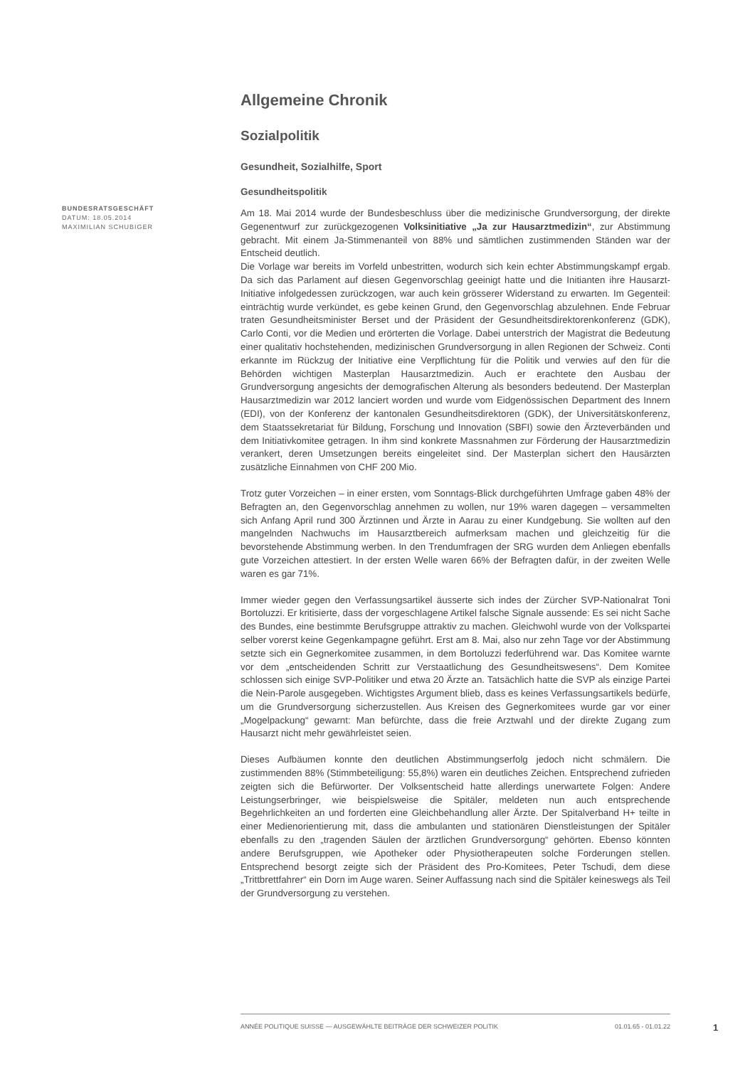BUNDESRATSGESCHÄFT
DATUM: 18.05.2014
MAXIMILIAN SCHUBIGER
Allgemeine Chronik
Sozialpolitik
Gesundheit, Sozialhilfe, Sport
Gesundheitspolitik
Am 18. Mai 2014 wurde der Bundesbeschluss über die medizinische Grundversorgung, der direkte Gegenentwurf zur zurückgezogenen Volksinitiative „Ja zur Hausarztmedizin“, zur Abstimmung gebracht. Mit einem Ja-Stimmenanteil von 88% und sämtlichen zustimmenden Ständen war der Entscheid deutlich.
Die Vorlage war bereits im Vorfeld unbestritten, wodurch sich kein echter Abstimmungskampf ergab. Da sich das Parlament auf diesen Gegenvorschlag geeinigt hatte und die Initianten ihre Hausarzt-Initiative infolgedessen zurückzogen, war auch kein grösserer Widerstand zu erwarten. Im Gegenteil: einträchtig wurde verkündet, es gebe keinen Grund, den Gegenvorschlag abzulehnen. Ende Februar traten Gesundheitsminister Berset und der Präsident der Gesundheitsdirektorenkonferenz (GDK), Carlo Conti, vor die Medien und erörterten die Vorlage. Dabei unterstrich der Magistrat die Bedeutung einer qualitativ hochstehenden, medizinischen Grundversorgung in allen Regionen der Schweiz. Conti erkannte im Rückzug der Initiative eine Verpflichtung für die Politik und verwies auf den für die Behörden wichtigen Masterplan Hausarztmedizin. Auch er erachtete den Ausbau der Grundversorgung angesichts der demografischen Alterung als besonders bedeutend. Der Masterplan Hausarztmedizin war 2012 lanciert worden und wurde vom Eidgenössischen Department des Innern (EDI), von der Konferenz der kantonalen Gesundheitsdirektoren (GDK), der Universitätskonferenz, dem Staatssekretariat für Bildung, Forschung und Innovation (SBFI) sowie den Ärzteverbänden und dem Initiativkomitee getragen. In ihm sind konkrete Massnahmen zur Förderung der Hausarztmedizin verankert, deren Umsetzungen bereits eingeleitet sind. Der Masterplan sichert den Hausärzten zusätzliche Einnahmen von CHF 200 Mio.
Trotz guter Vorzeichen – in einer ersten, vom Sonntags-Blick durchgeführten Umfrage gaben 48% der Befragten an, den Gegenvorschlag annehmen zu wollen, nur 19% waren dagegen – versammelten sich Anfang April rund 300 Ärztinnen und Ärzte in Aarau zu einer Kundgebung. Sie wollten auf den mangelnden Nachwuchs im Hausarztbereich aufmerksam machen und gleichzeitig für die bevorstehende Abstimmung werben. In den Trendumfragen der SRG wurden dem Anliegen ebenfalls gute Vorzeichen attestiert. In der ersten Welle waren 66% der Befragten dafür, in der zweiten Welle waren es gar 71%.
Immer wieder gegen den Verfassungsartikel äusserte sich indes der Zürcher SVP-Nationalrat Toni Bortoluzzi. Er kritisierte, dass der vorgeschlagene Artikel falsche Signale aussende: Es sei nicht Sache des Bundes, eine bestimmte Berufsgruppe attraktiv zu machen. Gleichwohl wurde von der Volkspartei selber vorerst keine Gegenkampagne geführt. Erst am 8. Mai, also nur zehn Tage vor der Abstimmung setzte sich ein Gegnerkomitee zusammen, in dem Bortoluzzi federführend war. Das Komitee warnte vor dem „entscheidenden Schritt zur Verstaatlichung des Gesundheitswesens“. Dem Komitee schlossen sich einige SVP-Politiker und etwa 20 Ärzte an. Tatsächlich hatte die SVP als einzige Partei die Nein-Parole ausgegeben. Wichtigstes Argument blieb, dass es keines Verfassungsartikels bedürfe, um die Grundversorgung sicherzustellen. Aus Kreisen des Gegnerkomitees wurde gar vor einer „Mogelpackung“ gewarnt: Man befürchte, dass die freie Arztwahl und der direkte Zugang zum Hausarzt nicht mehr gewährleistet seien.
Dieses Aufbäumen konnte den deutlichen Abstimmungserfolg jedoch nicht schmälern. Die zustimmenden 88% (Stimmbeteiligung: 55,8%) waren ein deutliches Zeichen. Entsprechend zufrieden zeigten sich die Befürworter. Der Volksentscheid hatte allerdings unerwartete Folgen: Andere Leistungserbringer, wie beispielsweise die Spitäler, meldeten nun auch entsprechende Begehrlichkeiten an und forderten eine Gleichbehandlung aller Ärzte. Der Spitalverband H+ teilte in einer Medienorientierung mit, dass die ambulanten und stationären Dienstleistungen der Spitäler ebenfalls zu den „tragenden Säulen der ärztlichen Grundversorgung“ gehörten. Ebenso könnten andere Berufsgruppen, wie Apotheker oder Physiotherapeuten solche Forderungen stellen. Entsprechend besorgt zeigte sich der Präsident des Pro-Komitees, Peter Tschudi, dem diese „Trittbrettfahrer“ ein Dorn im Auge waren. Seiner Auffassung nach sind die Spitäler keineswegs als Teil der Grundversorgung zu verstehen.
ANNÉE POLITIQUE SUISSE — AUSGEWÄHLTE BEITRÄGE DER SCHWEIZER POLITIK 01.01.65 - 01.01.22
1